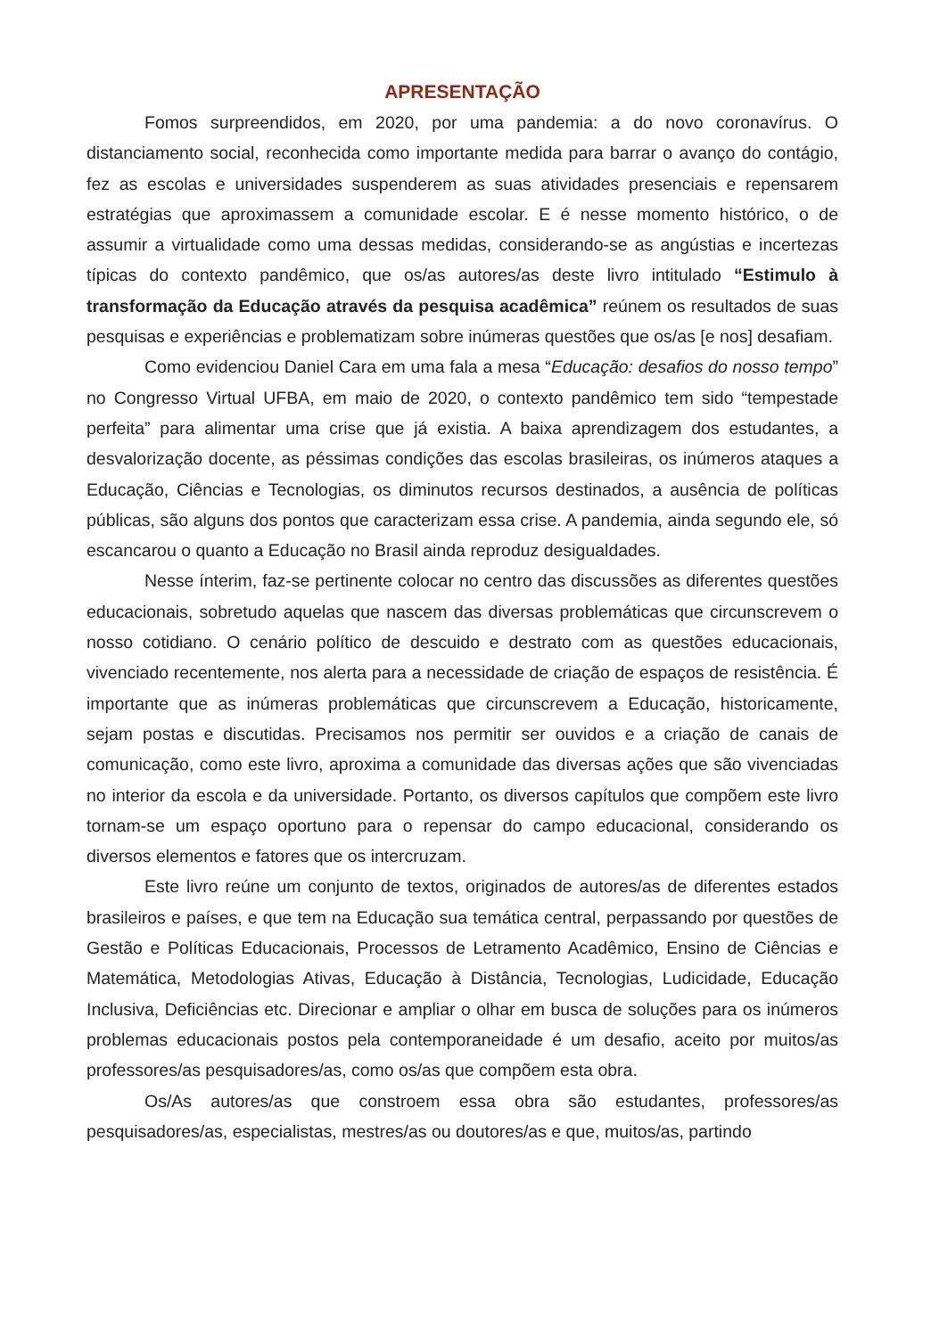APRESENTAÇÃO
Fomos surpreendidos, em 2020, por uma pandemia: a do novo coronavírus. O distanciamento social, reconhecida como importante medida para barrar o avanço do contágio, fez as escolas e universidades suspenderem as suas atividades presenciais e repensarem estratégias que aproximassem a comunidade escolar. E é nesse momento histórico, o de assumir a virtualidade como uma dessas medidas, considerando-se as angústias e incertezas típicas do contexto pandêmico, que os/as autores/as deste livro intitulado “Estimulo à transformação da Educação através da pesquisa acadêmica” reúnem os resultados de suas pesquisas e experiências e problematizam sobre inúmeras questões que os/as [e nos] desafiam.
Como evidenciou Daniel Cara em uma fala a mesa “Educação: desafios do nosso tempo” no Congresso Virtual UFBA, em maio de 2020, o contexto pandêmico tem sido “tempestade perfeita” para alimentar uma crise que já existia. A baixa aprendizagem dos estudantes, a desvalorização docente, as péssimas condições das escolas brasileiras, os inúmeros ataques a Educação, Ciências e Tecnologias, os diminutos recursos destinados, a ausência de políticas públicas, são alguns dos pontos que caracterizam essa crise. A pandemia, ainda segundo ele, só escancarou o quanto a Educação no Brasil ainda reproduz desigualdades.
Nesse ínterim, faz-se pertinente colocar no centro das discussões as diferentes questões educacionais, sobretudo aquelas que nascem das diversas problemáticas que circunscrevem o nosso cotidiano. O cenário político de descuido e destrato com as questões educacionais, vivenciado recentemente, nos alerta para a necessidade de criação de espaços de resistência. É importante que as inúmeras problemáticas que circunscrevem a Educação, historicamente, sejam postas e discutidas. Precisamos nos permitir ser ouvidos e a criação de canais de comunicação, como este livro, aproxima a comunidade das diversas ações que são vivenciadas no interior da escola e da universidade. Portanto, os diversos capítulos que compõem este livro tornam-se um espaço oportuno para o repensar do campo educacional, considerando os diversos elementos e fatores que os intercruzam.
Este livro reúne um conjunto de textos, originados de autores/as de diferentes estados brasileiros e países, e que tem na Educação sua temática central, perpassando por questões de Gestão e Políticas Educacionais, Processos de Letramento Acadêmico, Ensino de Ciências e Matemática, Metodologias Ativas, Educação à Distância, Tecnologias, Ludicidade, Educação Inclusiva, Deficiências etc. Direcionar e ampliar o olhar em busca de soluções para os inúmeros problemas educacionais postos pela contemporaneidade é um desafio, aceito por muitos/as professores/as pesquisadores/as, como os/as que compõem esta obra.
Os/As autores/as que constroem essa obra são estudantes, professores/as pesquisadores/as, especialistas, mestres/as ou doutores/as e que, muitos/as, partindo